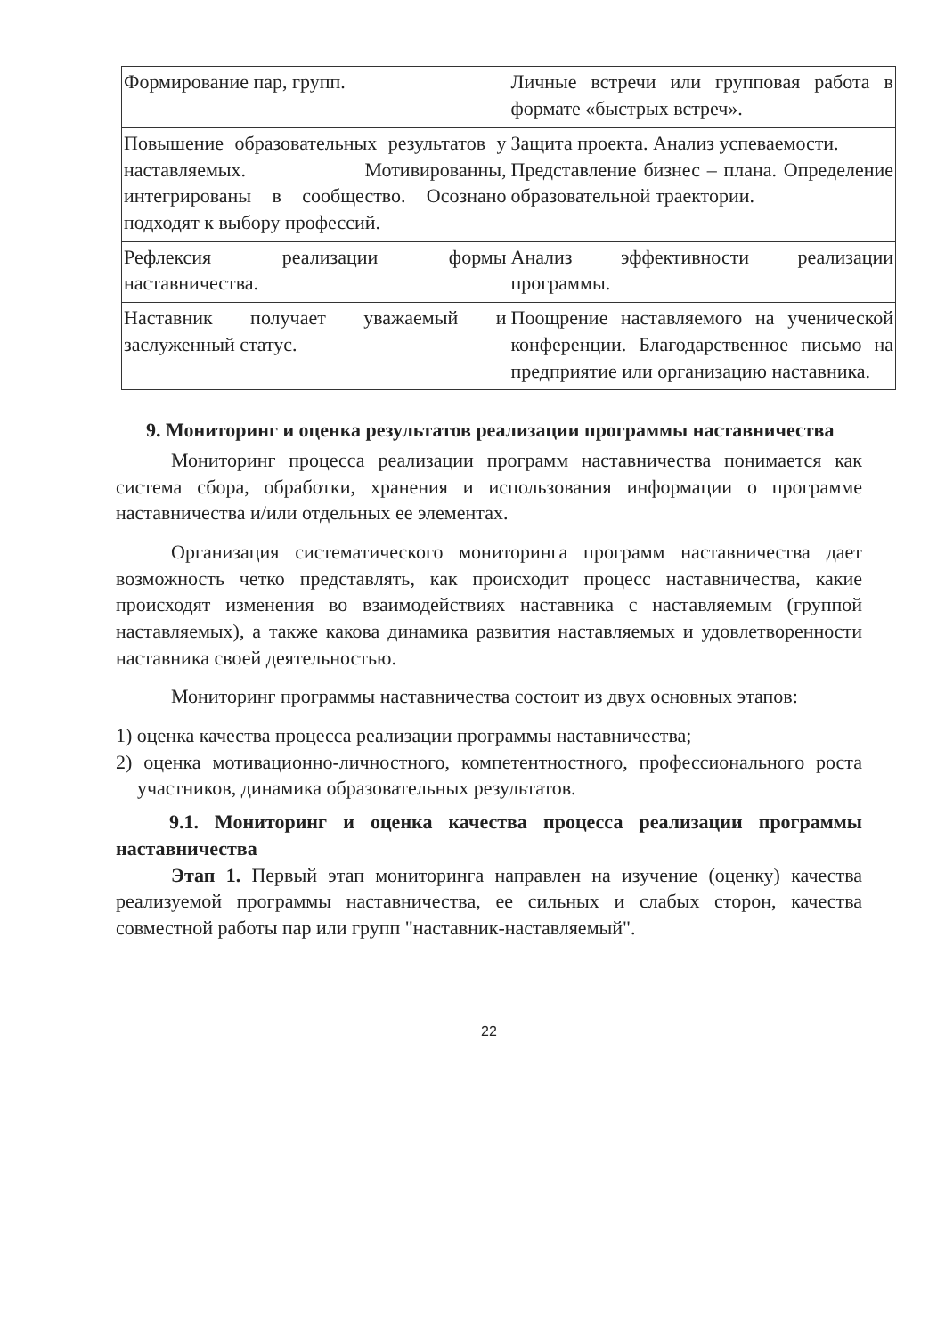| Формирование пар, групп. | Личные встречи или групповая работа в формате «быстрых встреч». |
| Повышение образовательных результатов у наставляемых. Мотивированны, интегрированы в сообщество. Осознано подходят к выбору профессий. | Защита проекта. Анализ успеваемости. Представление бизнес – плана. Определение образовательной траектории. |
| Рефлексия реализации формы наставничества. | Анализ эффективности реализации программы. |
| Наставник получает уважаемый и заслуженный статус. | Поощрение наставляемого на ученической конференции. Благодарственное письмо на предприятие или организацию наставника. |
9. Мониторинг и оценка результатов реализации программы наставничества
Мониторинг процесса реализации программ наставничества понимается как система сбора, обработки, хранения и использования информации о программе наставничества и/или отдельных ее элементах.
Организация систематического мониторинга программ наставничества дает возможность четко представлять, как происходит процесс наставничества, какие происходят изменения во взаимодействиях наставника с наставляемым (группой наставляемых), а также какова динамика развития наставляемых и удовлетворенности наставника своей деятельностью.
Мониторинг программы наставничества состоит из двух основных этапов:
1) оценка качества процесса реализации программы наставничества;
2) оценка мотивационно-личностного, компетентностного, профессионального роста участников, динамика образовательных результатов.
9.1. Мониторинг и оценка качества процесса реализации программы наставничества
Этап 1. Первый этап мониторинга направлен на изучение (оценку) качества реализуемой программы наставничества, ее сильных и слабых сторон, качества совместной работы пар или групп "наставник-наставляемый".
22